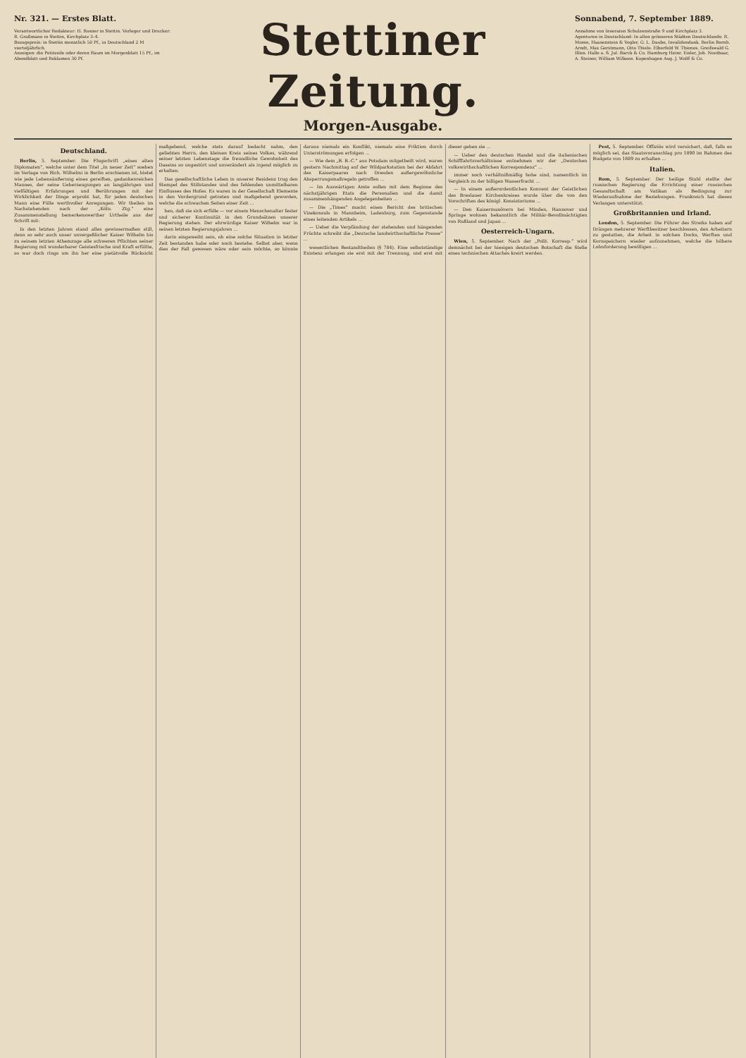Nr. 321. — Erstes Blatt.
Verantwortlicher Redakteur: H. Rosner in Stettin. Verleger und Drucker: R. Graßmann in Stettin, Kirchplatz 3–4.
Bezugspreis: in Stettin monatlich 50 Pf., in Deutschland 2 M vierteljährlich.
Anzeigen: die Petitzeile oder deren Raum im Morgenblatt 15 Pf., im Abendblatt und Reklamen 30 Pf.
Stettiner Zeitung.
Morgen-Ausgabe.
Sonnabend, 7. September 1889.
Annahme von Inseraten Schulzenstraße 9 und Kirchplatz 3.
Agenturen in Deutschland: In allen grösseren Städten Deutschlands: R. Mosse, Haasenstein & Vogler, G. L. Daube, Invalidendank. Berlin Bernh. Arndt, Max Gerstmann, Otto Thiele. Elberfeld W. Thienes. Greifswald G. Illies. Halle a. S. Jul. Barck & Co. Hamburg Heinr. Eisler, Joh. Nootbaar, A. Steiner, William Wilkens. Kopenhagen Aug. J. Wolff & Co.
Deutschland.
Berlin, 5. September. Die Flugschrift „eines alten Diplomaten“, welche unter dem Titel „In neuer Zeit“ soeben im Verlage von Rich. Wilhelmi in Berlin erschienen ist, bietet wie jede Lebensäußerung eines gereiften, gedankenreichen Mannes, der seine Ueberzeugungen an langjährigen und vielfältigen Erfahrungen und Berührungen mit der Wirklichkeit der Dinge erprobt hat, für jeden deutschen Mann eine Fülle werthvoller Anregungen. Wir theilen im Nachstehenden nach der „Köln. Ztg.“ eine Zusammenstellung bemerkenswerther Urtheile aus der Schrift mit:
In den letzten Jahren stand alles gewissermaßen still, denn so sehr auch unser unvergeßlicher Kaiser Wilhelm bis zu seinem letzten Athemzuge alle schweren Pflichten seiner Regierung mit wunderbarer Geistesfrische und Kraft erfüllte, so war doch rings um ihn her eine pietätvolle Rücksicht maßgebend, welche stets darauf bedacht nahm, den geliebten Herrn, den kleinen Kreis seines Volkes, während seiner letzten Lebenstage die freundliche Gewohnheit des Daseins so ungestört und unverändert als irgend möglich zu erhalten.
Das gesellschaftliche Leben in unserer Residenz trug den Stempel des Stillstandes und des fehlenden unmittelbaren Einflusses des Hofes. Es waren in der Gesellschaft Elemente in den Vordergrund getreten und maßgebend geworden, welche die schwachen Seiten einer Zeit ...
ben, daß sie sich erfülle — vor einem Menschenalter fester und sicherer Kontinuität in den Grundsätzen unserer Regierung stehen. Der ehrwürdige Kaiser Wilhelm war in seinen letzten Regierungsjahren ...
darin eingeweiht sein, ob eine solche Situation in letzter Zeit bestanden habe oder noch bestehe. Selbst aber, wenn dies der Fall gewesen wäre oder sein möchte, so könnte daraus niemals ein Konflikt, niemals eine Friktion durch Unterströmungen erfolgen ...
— Wie dem „B. B.-C.“ aus Potsdam mitgetheilt wird, waren gestern Nachmittag auf der Wildparkstation bei der Abfahrt des Kaiserpaares nach Dresden außergewöhnliche Absperrungsmaßregeln getroffen ...
— Im Auswärtigen Amte sollen mit dem Beginne des nächstjährigen Etats die Personalien und die damit zusammenhängenden Angelegenheiten ...
— Die „Times“ macht einen Bericht des britischen Vizekonsuls in Mannheim, Ladenburg, zum Gegenstande eines leitenden Artikels ...
— Ueber die Verpfändung der stehenden und hängenden Früchte schreibt die „Deutsche landwirthschaftliche Presse“ ...
wesentlichen Bestandtheilen (§ 784). Eine selbstständige Existenz erlangen sie erst mit der Trennung, und erst mit dieser gehen sie ...
— Ueber den deutschen Handel und die italienischen Schifffahrtsverhältnisse entnehmen wir der „Deutschen volkswirthschaftlichen Korrespondenz“ ...
immer noch verhältnißmäßig hohe sind, namentlich im Vergleich zu der billigen Wasserfracht ...
— In einem außerordentlichen Konvent der Geistlichen des Breslauer Kirchenkreises wurde über die von den Vorschriften des königl. Konsistoriums ...
— Den Kaisermanövern bei Minden, Hannover und Springe wohnen bekanntlich die Militär-Bevollmächtigten von Rußland und Japan ...
Oesterreich-Ungarn.
Wien, 5. September. Nach der „Polit. Korresp.“ wird demnächst bei der hiesigen deutschen Botschaft die Stelle eines technischen Attachés kreirt werden.
Pest, 5. September. Offiziös wird versichert, daß, falls es möglich sei, das Staatsvoranschlag pro 1890 im Rahmen des Budgets von 1889 zu erhalten ...
Italien.
Rom, 5. September. Der heilige Stuhl stellte der russischen Regierung die Errichtung einer russischen Gesandtschaft am Vatikan als Bedingung zur Wiederaufnahme der Beziehungen. Frankreich hat dieses Verlangen unterstützt.
Großbritannien und Irland.
London, 5. September. Die Führer des Streiks haben auf Drängen mehrerer Werftbesitzer beschlossen, den Arbeitern zu gestatten, die Arbeit in solchen Docks, Werften und Kornspeichern wieder aufzunehmen, welche die höhere Lohnforderung bewilligen ...